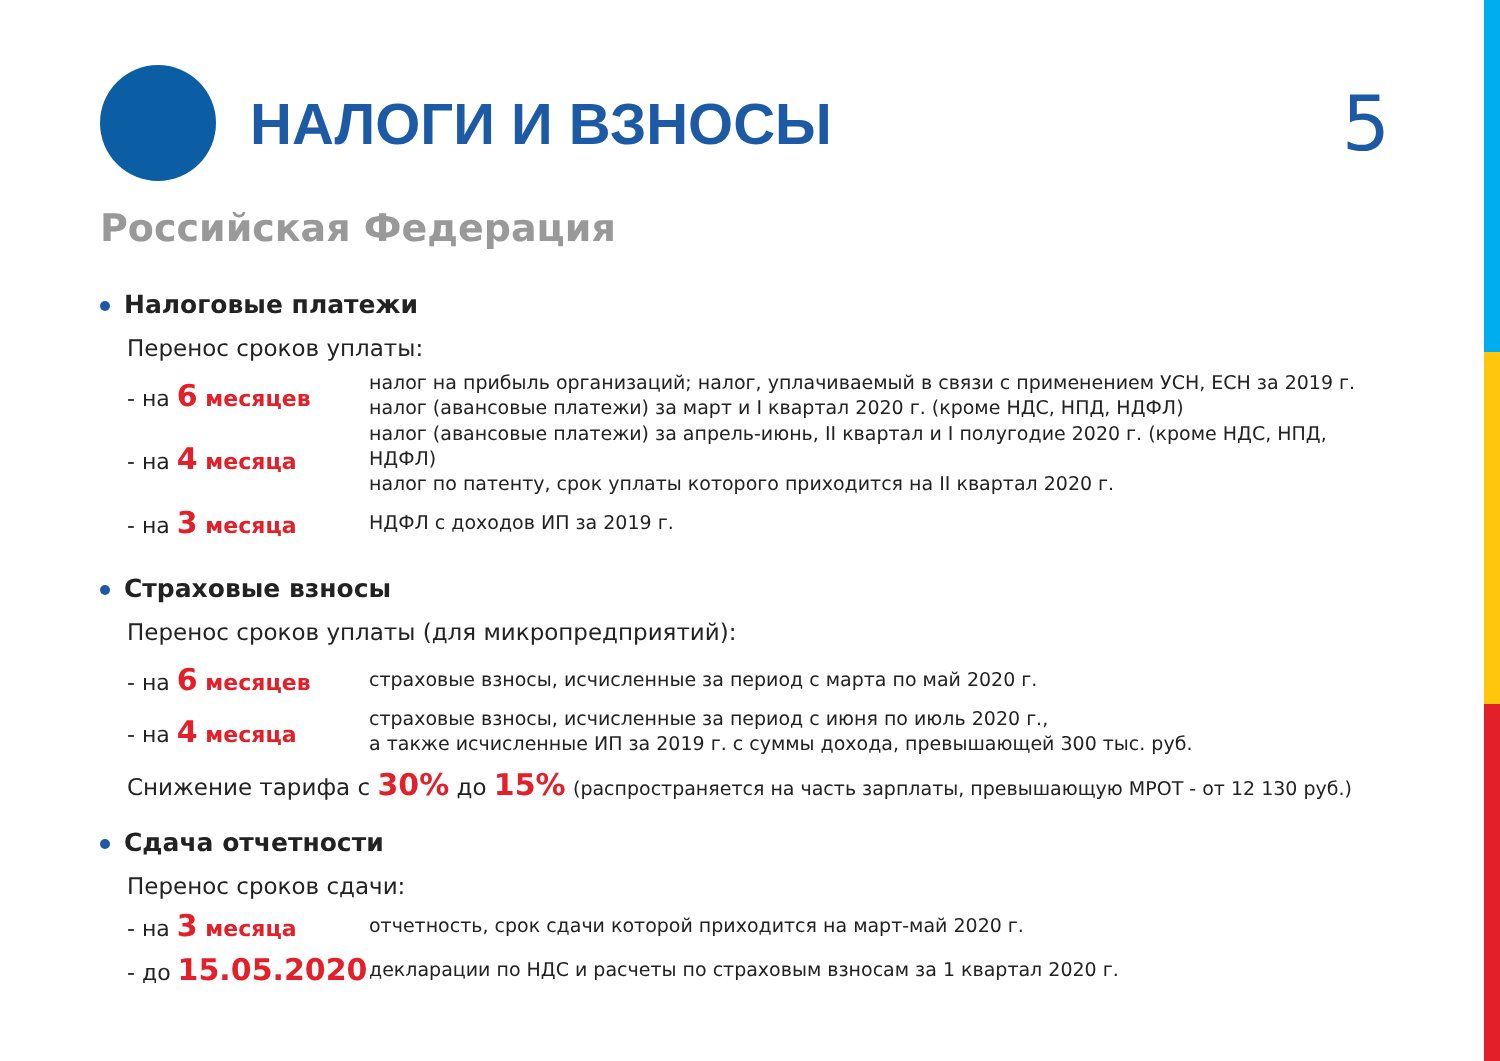НАЛОГИ И ВЗНОСЫ
5
Российская Федерация
Налоговые платежи
Перенос сроков уплаты:
- на 6 месяцев
налог на прибыль организаций; налог, уплачиваемый в связи с применением УСН, ЕСН за 2019 г.
налог (авансовые платежи) за март и I квартал 2020 г. (кроме НДС, НПД, НДФЛ)
- на 4 месяца
налог (авансовые платежи) за апрель-июнь, II квартал и I полугодие 2020 г. (кроме НДС, НПД, НДФЛ)
налог по патенту, срок уплаты которого приходится на II квартал 2020 г.
- на 3 месяца
НДФЛ с доходов ИП за 2019 г.
Страховые взносы
Перенос сроков уплаты (для микропредприятий):
- на 6 месяцев
страховые взносы, исчисленные за период с марта по май 2020 г.
- на 4 месяца
страховые взносы, исчисленные за период с июня по июль 2020 г.,
а также исчисленные ИП за 2019 г. с суммы дохода, превышающей 300 тыс. руб.
Снижение тарифа с 30% до 15% (распространяется на часть зарплаты, превышающую МРОТ - от 12 130 руб.)
Сдача отчетности
Перенос сроков сдачи:
- на 3 месяца
отчетность, срок сдачи которой приходится на март-май 2020 г.
- до 15.05.2020
декларации по НДС и расчеты по страховым взносам за 1 квартал 2020 г.